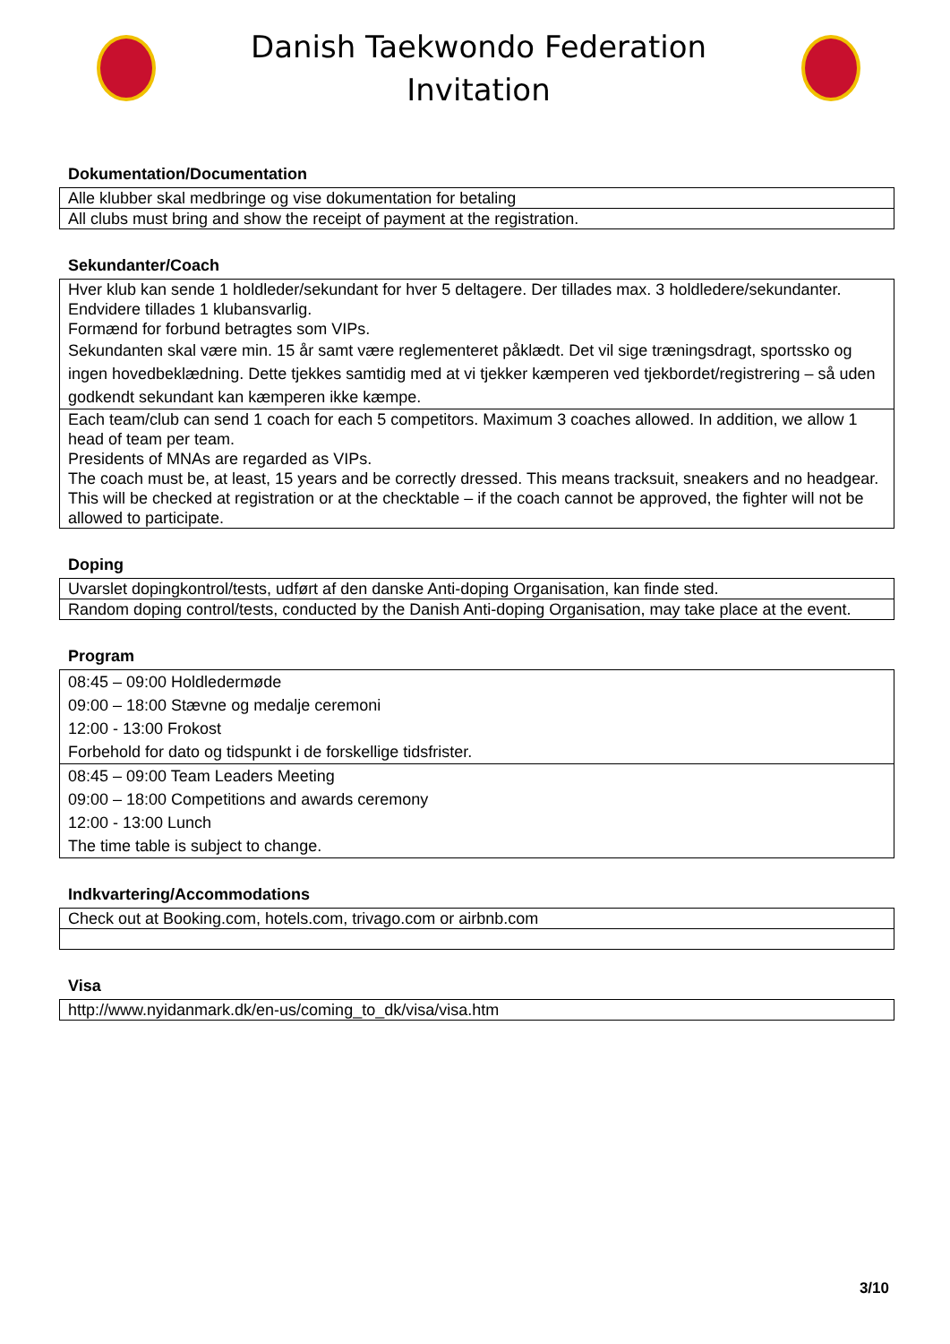Danish Taekwondo Federation
Invitation
Dokumentation/Documentation
| Alle klubber skal medbringe og vise dokumentation for betaling |
| All clubs must bring and show the receipt of payment at the registration. |
Sekundanter/Coach
| Hver klub kan sende 1 holdleder/sekundant for hver 5 deltagere. Der tillades max. 3 holdledere/sekundanter. Endvidere tillades 1 klubansvarlig. Formænd for forbund betragtes som VIPs. Sekundanten skal være min. 15 år samt være reglementeret påklædt. Det vil sige træningsdragt, sportssko og ingen hovedbeklædning. Dette tjekkes samtidig med at vi tjekker kæmperen ved tjekbordet/registrering – så uden godkendt sekundant kan kæmperen ikke kæmpe. |
| Each team/club can send 1 coach for each 5 competitors. Maximum 3 coaches allowed. In addition, we allow 1 head of team per team. Presidents of MNAs are regarded as VIPs. The coach must be, at least, 15 years and be correctly dressed. This means tracksuit, sneakers and no headgear. This will be checked at registration or at the checktable – if the coach cannot be approved, the fighter will not be allowed to participate. |
Doping
| Uvarslet dopingkontrol/tests, udført af den danske Anti-doping Organisation, kan finde sted. |
| Random doping control/tests, conducted by the Danish Anti-doping Organisation, may take place at the event. |
Program
| 08:45 – 09:00 Holdledermøde 09:00 – 18:00 Stævne og medalje ceremoni 12:00 - 13:00 Frokost Forbehold for dato og tidspunkt i de forskellige tidsfrister. |
| 08:45 – 09:00 Team Leaders Meeting 09:00 – 18:00 Competitions and awards ceremony 12:00 - 13:00 Lunch The time table is subject to change. |
Indkvartering/Accommodations
| Check out at Booking.com, hotels.com, trivago.com or airbnb.com |
Visa
| http://www.nyidanmark.dk/en-us/coming_to_dk/visa/visa.htm |
3/10